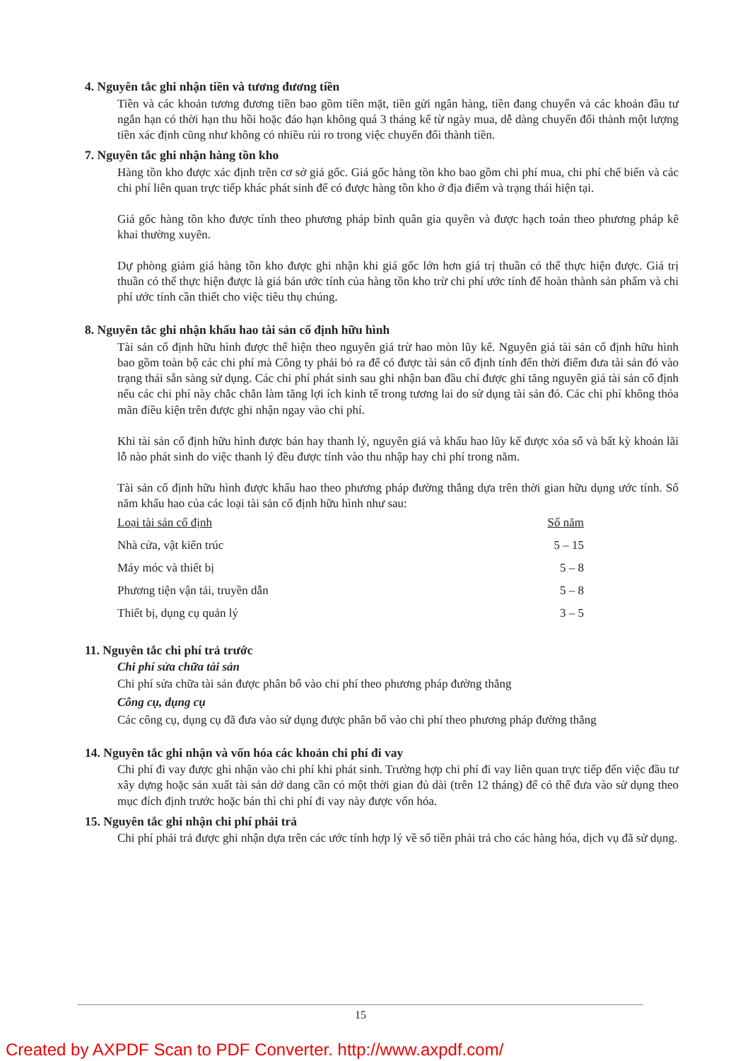4. Nguyên tắc ghi nhận tiền và tương đương tiền
Tiền và các khoản tương đương tiền bao gồm tiền mặt, tiền gửi ngân hàng, tiền đang chuyển và các khoản đầu tư ngắn hạn có thời hạn thu hồi hoặc đáo hạn không quá 3 tháng kể từ ngày mua, dễ dàng chuyển đổi thành một lượng tiền xác định cũng như không có nhiều rủi ro trong việc chuyển đổi thành tiền.
7. Nguyên tắc ghi nhận hàng tồn kho
Hàng tồn kho được xác định trên cơ sở giá gốc. Giá gốc hàng tồn kho bao gồm chi phí mua, chi phí chế biến và các chi phí liên quan trực tiếp khác phát sinh để có được hàng tồn kho ở địa điểm và trạng thái hiện tại.
Giá gốc hàng tồn kho được tính theo phương pháp bình quân gia quyền và được hạch toán theo phương pháp kê khai thường xuyên.
Dự phòng giảm giá hàng tồn kho được ghi nhận khi giá gốc lớn hơn giá trị thuần có thể thực hiện được. Giá trị thuần có thể thực hiện được là giá bán ước tính của hàng tồn kho trừ chi phí ước tính để hoàn thành sản phẩm và chi phí ước tính cần thiết cho việc tiêu thụ chúng.
8. Nguyên tắc ghi nhận khấu hao tài sản cố định hữu hình
Tài sản cố định hữu hình được thể hiện theo nguyên giá trừ hao mòn lũy kế. Nguyên giá tài sản cố định hữu hình bao gồm toàn bộ các chi phí mà Công ty phải bỏ ra để có được tài sản cố định tính đến thời điểm đưa tài sản đó vào trạng thái sẵn sàng sử dụng. Các chi phí phát sinh sau ghi nhận ban đầu chỉ được ghi tăng nguyên giá tài sản cố định nếu các chi phí này chắc chắn làm tăng lợi ích kinh tế trong tương lai do sử dụng tài sản đó. Các chi phí không thỏa mãn điều kiện trên được ghi nhận ngay vào chi phí.
Khi tài sản cố định hữu hình được bán hay thanh lý, nguyên giá và khấu hao lũy kế được xóa sổ và bất kỳ khoản lãi lỗ nào phát sinh do việc thanh lý đều được tính vào thu nhập hay chi phí trong năm.
Tài sản cố định hữu hình được khấu hao theo phương pháp đường thẳng dựa trên thời gian hữu dụng ước tính. Số năm khấu hao của các loại tài sản cố định hữu hình như sau:
| Loại tài sản cố định | Số năm |
| --- | --- |
| Nhà cửa, vật kiến trúc | 5 – 15 |
| Máy móc và thiết bị | 5 – 8 |
| Phương tiện vận tải, truyền dẫn | 5 – 8 |
| Thiết bị, dụng cụ quản lý | 3 – 5 |
11. Nguyên tắc chi phí trả trước
Chi phí sửa chữa tài sản
Chi phí sửa chữa tài sản được phân bổ vào chi phí theo phương pháp đường thẳng
Công cụ, dụng cụ
Các công cụ, dụng cụ đã đưa vào sử dụng được phân bổ vào chi phí theo phương pháp đường thẳng
14. Nguyên tắc ghi nhận và vốn hóa các khoản chi phí đi vay
Chi phí đi vay được ghi nhận vào chi phí khi phát sinh. Trường hợp chi phí đi vay liên quan trực tiếp đến việc đầu tư xây dựng hoặc sản xuất tài sản dở dang cần có một thời gian đủ dài (trên 12 tháng) để có thể đưa vào sử dụng theo mục đích định trước hoặc bán thì chi phí đi vay này được vốn hóa.
15. Nguyên tắc ghi nhận chi phí phải trả
Chi phí phải trả được ghi nhận dựa trên các ước tính hợp lý về số tiền phải trả cho các hàng hóa, dịch vụ đã sử dụng.
15
Created by AXPDF Scan to PDF Converter. http://www.axpdf.com/